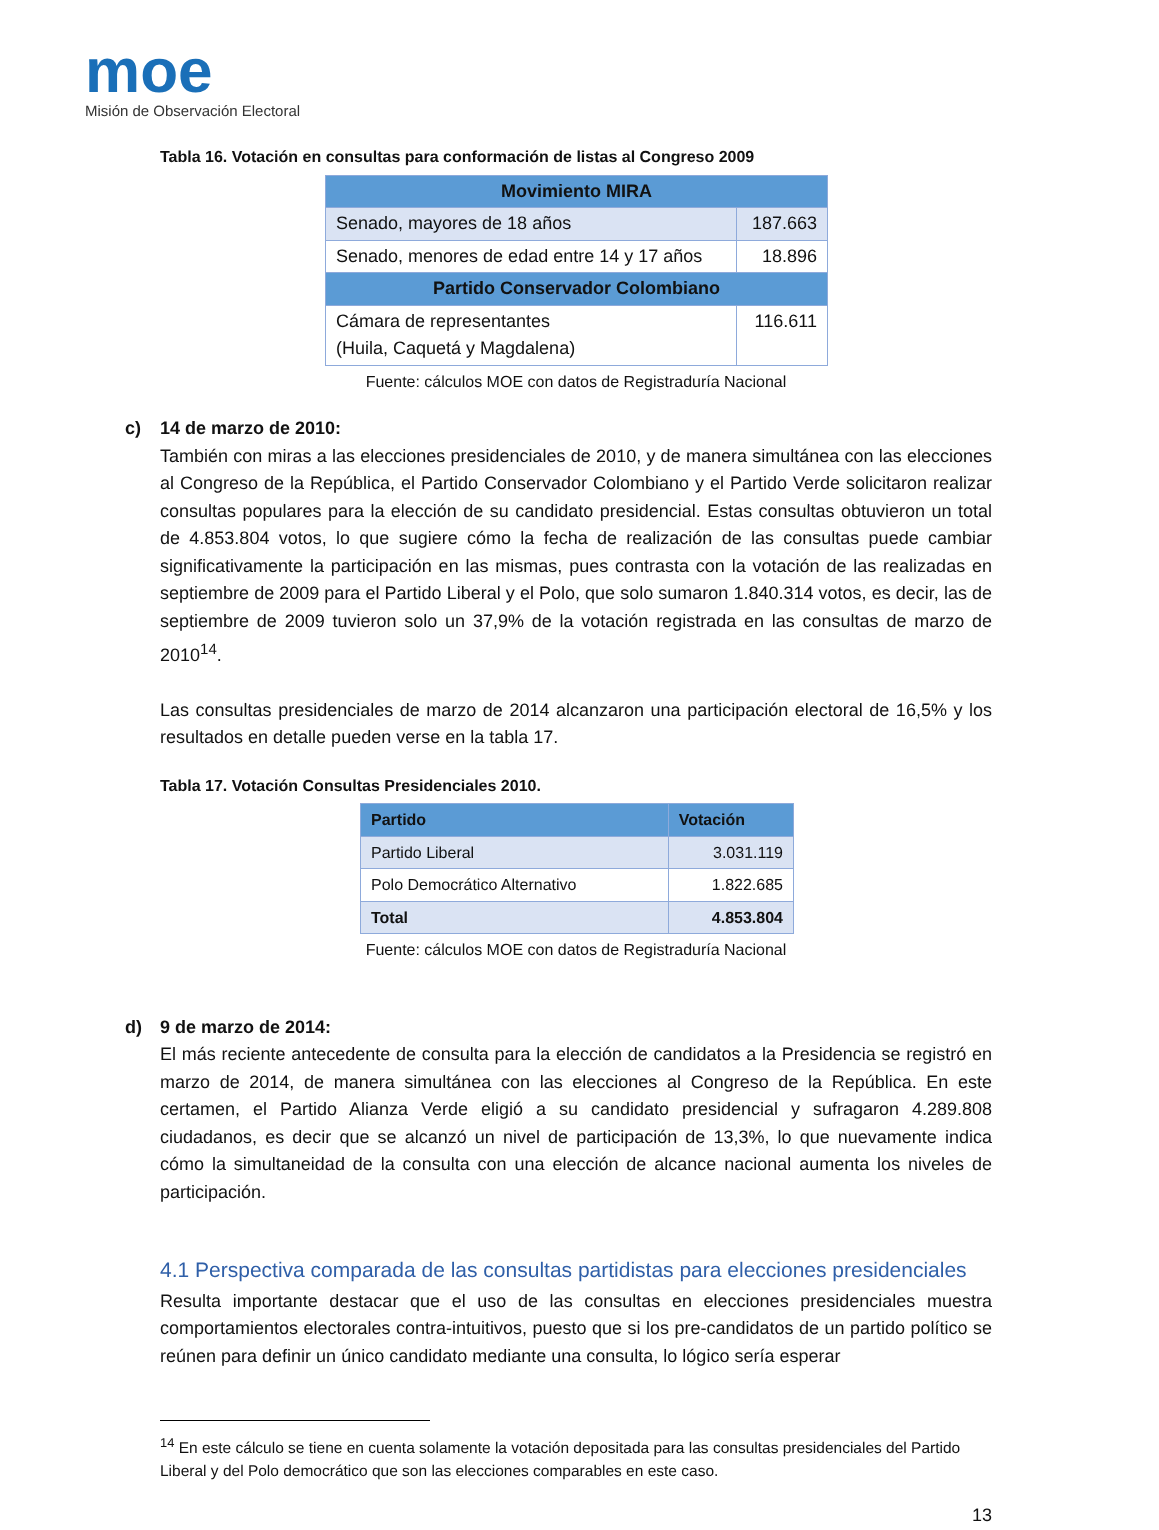moe
Misión de Observación Electoral
Tabla 16. Votación en consultas para conformación de listas al Congreso 2009
| Movimiento MIRA | |
| Senado, mayores de 18 años | 187.663 |
| Senado, menores de edad entre 14 y 17 años | 18.896 |
| Partido Conservador Colombiano | |
| Cámara de representantes (Huila, Caquetá y Magdalena) | 116.611 |
Fuente: cálculos MOE con datos de Registraduría Nacional
c) 14 de marzo de 2010:
También con miras a las elecciones presidenciales de 2010, y de manera simultánea con las elecciones al Congreso de la República, el Partido Conservador Colombiano y el Partido Verde solicitaron realizar consultas populares para la elección de su candidato presidencial. Estas consultas obtuvieron un total de 4.853.804 votos, lo que sugiere cómo la fecha de realización de las consultas puede cambiar significativamente la participación en las mismas, pues contrasta con la votación de las realizadas en septiembre de 2009 para el Partido Liberal y el Polo, que solo sumaron 1.840.314 votos, es decir, las de septiembre de 2009 tuvieron solo un 37,9% de la votación registrada en las consultas de marzo de 2010<sup>14</sup>.
Las consultas presidenciales de marzo de 2014 alcanzaron una participación electoral de 16,5% y los resultados en detalle pueden verse en la tabla 17.
Tabla 17. Votación Consultas Presidenciales 2010.
| Partido | Votación |
| --- | --- |
| Partido Liberal | 3.031.119 |
| Polo Democrático Alternativo | 1.822.685 |
| Total | 4.853.804 |
Fuente: cálculos MOE con datos de Registraduría Nacional
d) 9 de marzo de 2014:
El más reciente antecedente de consulta para la elección de candidatos a la Presidencia se registró en marzo de 2014, de manera simultánea con las elecciones al Congreso de la República. En este certamen, el Partido Alianza Verde eligió a su candidato presidencial y sufragaron 4.289.808 ciudadanos, es decir que se alcanzó un nivel de participación de 13,3%, lo que nuevamente indica cómo la simultaneidad de la consulta con una elección de alcance nacional aumenta los niveles de participación.
4.1 Perspectiva comparada de las consultas partidistas para elecciones presidenciales
Resulta importante destacar que el uso de las consultas en elecciones presidenciales muestra comportamientos electorales contra-intuitivos, puesto que si los pre-candidatos de un partido político se reúnen para definir un único candidato mediante una consulta, lo lógico sería esperar
<sup>14</sup> En este cálculo se tiene en cuenta solamente la votación depositada para las consultas presidenciales del Partido Liberal y del Polo democrático que son las elecciones comparables en este caso.
13